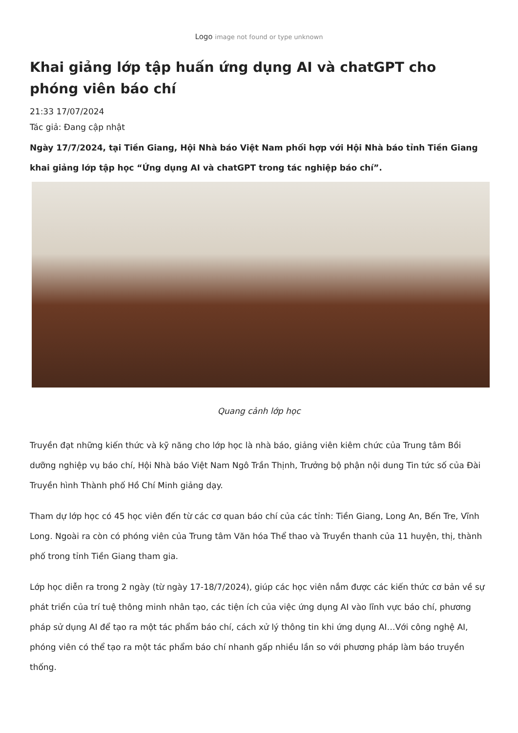Logo image not found or type unknown
Khai giảng lớp tập huấn ứng dụng AI và chatGPT cho phóng viên báo chí
21:33 17/07/2024
Tác giả: Đang cập nhật
Ngày 17/7/2024, tại Tiền Giang, Hội Nhà báo Việt Nam phối hợp với Hội Nhà báo tỉnh Tiền Giang khai giảng lớp tập học “Ứng dụng AI và chatGPT trong tác nghiệp báo chí”.
Quang cảnh lớp học
Truyền đạt những kiến thức và kỹ năng cho lớp học là nhà báo, giảng viên kiêm chức của Trung tâm Bồi dưỡng nghiệp vụ báo chí, Hội Nhà báo Việt Nam Ngô Trần Thịnh, Trưởng bộ phận nội dung Tin tức số của Đài Truyền hình Thành phố Hồ Chí Minh giảng dạy.
Tham dự lớp học có 45 học viên đến từ các cơ quan báo chí của các tỉnh: Tiền Giang, Long An, Bến Tre, Vĩnh Long. Ngoài ra còn có phóng viên của Trung tâm Văn hóa Thể thao và Truyền thanh của 11 huyện, thị, thành phố trong tỉnh Tiền Giang tham gia.
Lớp học diễn ra trong 2 ngày (từ ngày 17-18/7/2024), giúp các học viên nắm được các kiến thức cơ bản về sự phát triển của trí tuệ thông minh nhân tạo, các tiện ích của việc ứng dụng AI vào lĩnh vực báo chí, phương pháp sử dụng AI để tạo ra một tác phẩm báo chí, cách xử lý thông tin khi ứng dụng AI…Với công nghệ AI, phóng viên có thể tạo ra một tác phẩm báo chí nhanh gấp nhiều lần so với phương pháp làm báo truyền thống.